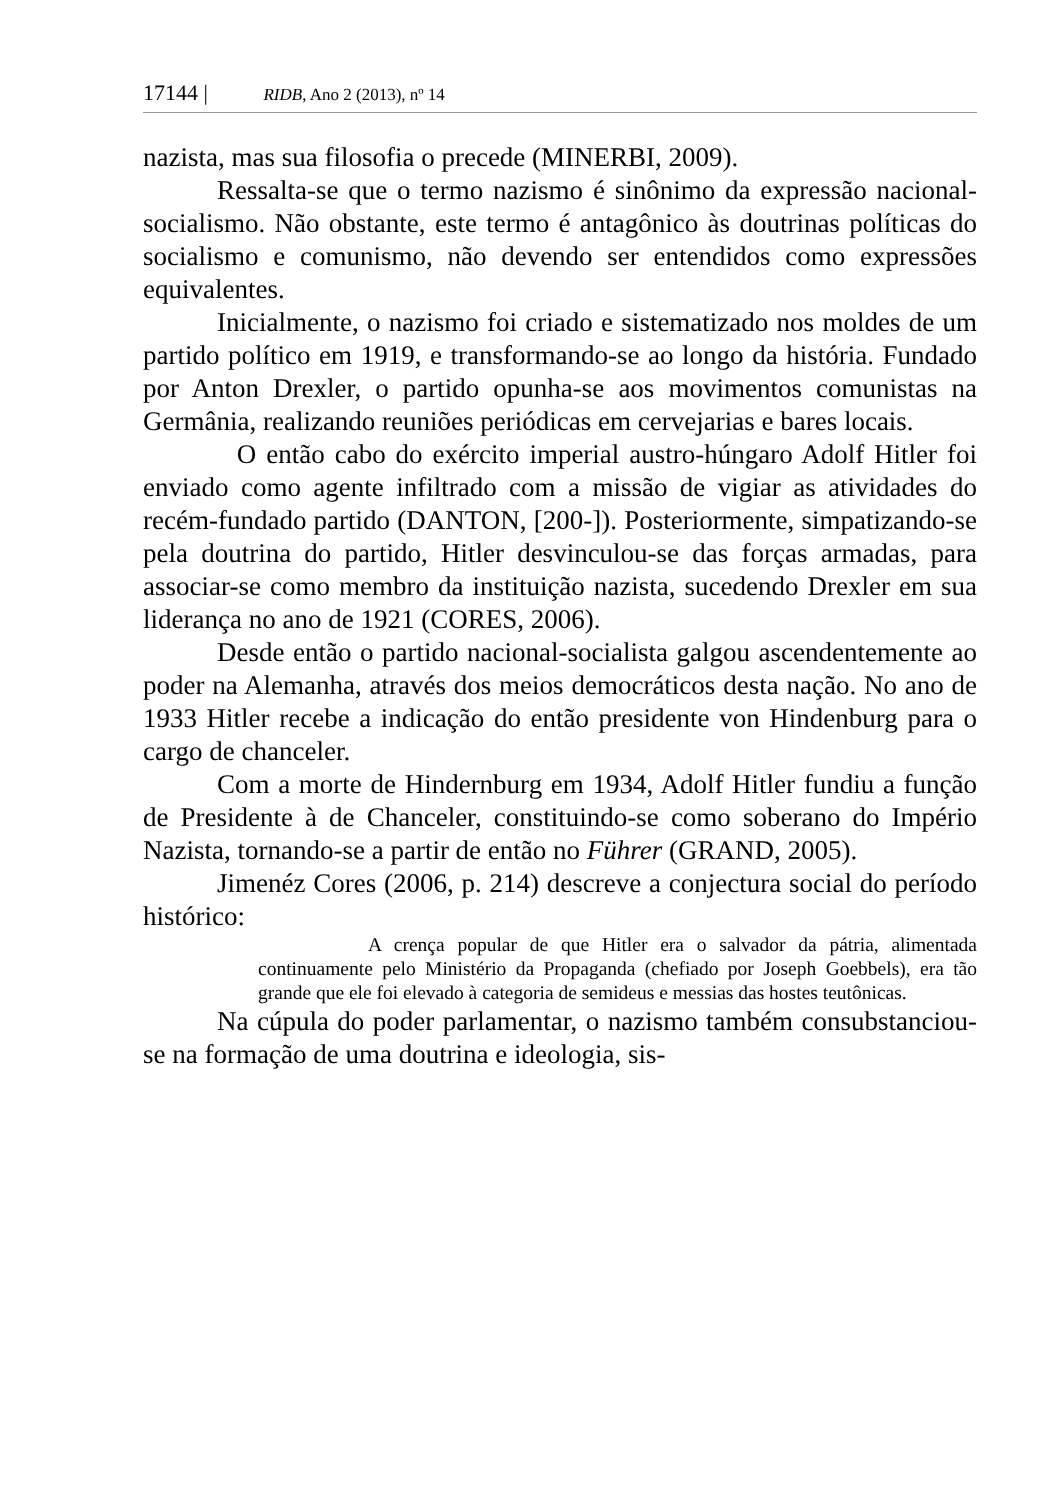17144 | RIDB, Ano 2 (2013), nº 14
nazista, mas sua filosofia o precede (MINERBI, 2009).
Ressalta-se que o termo nazismo é sinônimo da expressão nacional-socialismo. Não obstante, este termo é antagônico às doutrinas políticas do socialismo e comunismo, não devendo ser entendidos como expressões equivalentes.
Inicialmente, o nazismo foi criado e sistematizado nos moldes de um partido político em 1919, e transformando-se ao longo da história. Fundado por Anton Drexler, o partido opunha-se aos movimentos comunistas na Germânia, realizando reuniões periódicas em cervejarias e bares locais.
O então cabo do exército imperial austro-húngaro Adolf Hitler foi enviado como agente infiltrado com a missão de vigiar as atividades do recém-fundado partido (DANTON, [200-]). Posteriormente, simpatizando-se pela doutrina do partido, Hitler desvinculou-se das forças armadas, para associar-se como membro da instituição nazista, sucedendo Drexler em sua liderança no ano de 1921 (CORES, 2006).
Desde então o partido nacional-socialista galgou ascendentemente ao poder na Alemanha, através dos meios democráticos desta nação. No ano de 1933 Hitler recebe a indicação do então presidente von Hindenburg para o cargo de chanceler.
Com a morte de Hindernburg em 1934, Adolf Hitler fundiu a função de Presidente à de Chanceler, constituindo-se como soberano do Império Nazista, tornando-se a partir de então no Führer (GRAND, 2005).
Jimenéz Cores (2006, p. 214) descreve a conjectura social do período histórico:
A crença popular de que Hitler era o salvador da pátria, alimentada continuamente pelo Ministério da Propaganda (chefiado por Joseph Goebbels), era tão grande que ele foi elevado à categoria de semideus e messias das hostes teutônicas.
Na cúpula do poder parlamentar, o nazismo também consubstanciou-se na formação de uma doutrina e ideologia, sis-